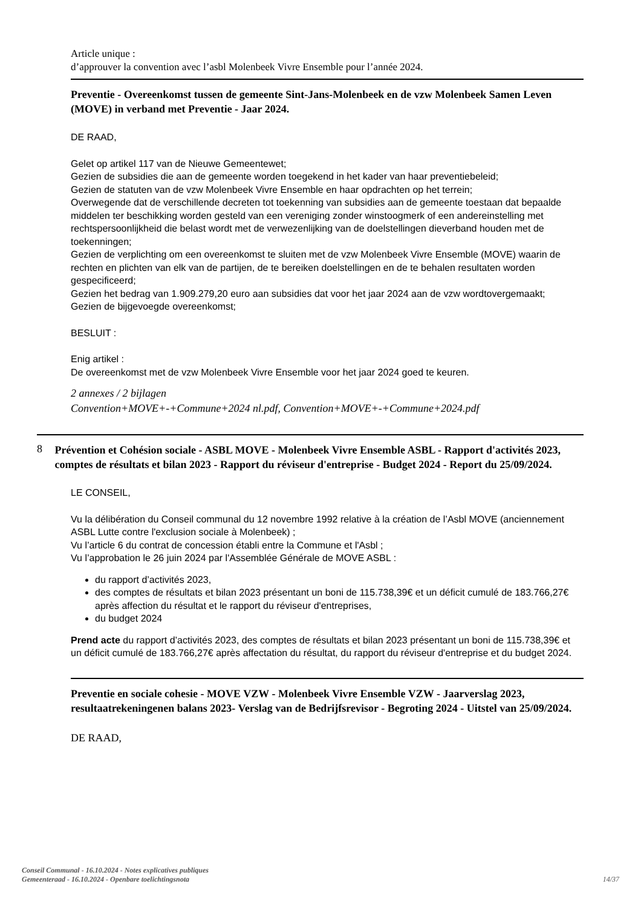Article unique :
d’approuver la convention avec l’asbl Molenbeek Vivre Ensemble pour l’année 2024.
Preventie - Overeenkomst tussen de gemeente Sint-Jans-Molenbeek en de vzw Molenbeek Samen Leven (MOVE) in verband met Preventie - Jaar 2024.
DE RAAD,
Gelet op artikel 117 van de Nieuwe Gemeentewet;
Gezien de subsidies die aan de gemeente worden toegekend in het kader van haar preventiebeleid;
Gezien de statuten van de vzw Molenbeek Vivre Ensemble en haar opdrachten op het terrein;
Overwegende dat de verschillende decreten tot toekenning van subsidies aan de gemeente toestaan dat bepaalde middelen ter beschikking worden gesteld van een vereniging zonder winstoogmerk of een andereinstelling met rechtspersoonlijkheid die belast wordt met de verwezenlijking van de doelstellingen dieverband houden met de toekenningen;
Gezien de verplichting om een overeenkomst te sluiten met de vzw Molenbeek Vivre Ensemble (MOVE) waarin de rechten en plichten van elk van de partijen, de te bereiken doelstellingen en de te behalen resultaten worden gespecificeerd;
Gezien het bedrag van 1.909.279,20 euro aan subsidies dat voor het jaar 2024 aan de vzw wordtovergemaakt;
Gezien de bijgevoegde overeenkomst;
BESLUIT :
Enig artikel :
De overeenkomst met de vzw Molenbeek Vivre Ensemble voor het jaar 2024 goed te keuren.
2 annexes / 2 bijlagen
Convention+MOVE+-+Commune+2024 nl.pdf, Convention+MOVE+-+Commune+2024.pdf
8
Prévention et Cohésion sociale - ASBL MOVE - Molenbeek Vivre Ensemble ASBL - Rapport d'activités 2023, comptes de résultats et bilan 2023 - Rapport du réviseur d'entreprise - Budget 2024 - Report du 25/09/2024.
LE CONSEIL,
Vu la délibération du Conseil communal du 12 novembre 1992 relative à la création de l’Asbl MOVE (anciennement ASBL Lutte contre l'exclusion sociale à Molenbeek) ;
Vu l’article 6 du contrat de concession établi entre la Commune et l'Asbl ;
Vu l’approbation le 26 juin 2024 par l'Assemblée Générale de MOVE ASBL :
du rapport d’activités 2023,
des comptes de résultats et bilan 2023 présentant un boni de 115.738,39€ et un déficit cumulé de 183.766,27€ après affection du résultat et le rapport du réviseur d'entreprises,
du budget 2024
Prend acte du rapport d’activités 2023, des comptes de résultats et bilan 2023 présentant un boni de 115.738,39€ et un déficit cumulé de 183.766,27€ après affectation du résultat, du rapport du réviseur d'entreprise et du budget 2024.
Preventie en sociale cohesie - MOVE VZW - Molenbeek Vivre Ensemble VZW - Jaarverslag 2023, resultaatrekeningenen balans 2023- Verslag van de Bedrijfsrevisor - Begroting 2024 - Uitstel van 25/09/2024.
DE RAAD,
Conseil Communal - 16.10.2024 - Notes explicatives publiques
Gemeenteraad - 16.10.2024 - Openbare toelichtingsnota
14/37